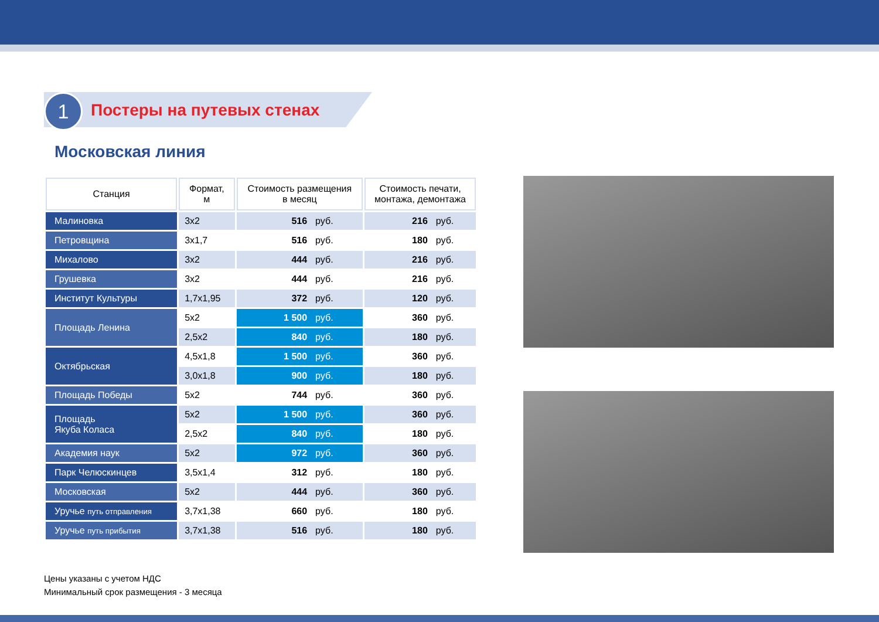1 Постеры на путевых стенах
Московская линия
| Станция | Формат, м | Стоимость размещения в месяц | Стоимость печати, монтажа, демонтажа |
| --- | --- | --- | --- |
| Малиновка | 3x2 | 516 руб. | 216 руб. |
| Петровщина | 3x1,7 | 516 руб. | 180 руб. |
| Михалово | 3x2 | 444 руб. | 216 руб. |
| Грушевка | 3x2 | 444 руб. | 216 руб. |
| Институт Культуры | 1,7x1,95 | 372 руб. | 120 руб. |
| Площадь Ленина | 5x2 | 1 500 руб. | 360 руб. |
| | 2,5x2 | 840 руб. | 180 руб. |
| Октябрьская | 4,5x1,8 | 1 500 руб. | 360 руб. |
| | 3,0x1,8 | 900 руб. | 180 руб. |
| Площадь Победы | 5x2 | 744 руб. | 360 руб. |
| Площадь Якуба Коласа | 5x2 | 1 500 руб. | 360 руб. |
| | 2,5x2 | 840 руб. | 180 руб. |
| Академия наук | 5x2 | 972 руб. | 360 руб. |
| Парк Челюскинцев | 3,5x1,4 | 312 руб. | 180 руб. |
| Московская | 5x2 | 444 руб. | 360 руб. |
| Уручье путь отправления | 3,7x1,38 | 660 руб. | 180 руб. |
| Уручье путь прибытия | 3,7x1,38 | 516 руб. | 180 руб. |
Цены указаны с учетом НДС
Минимальный срок размещения - 3 месяца